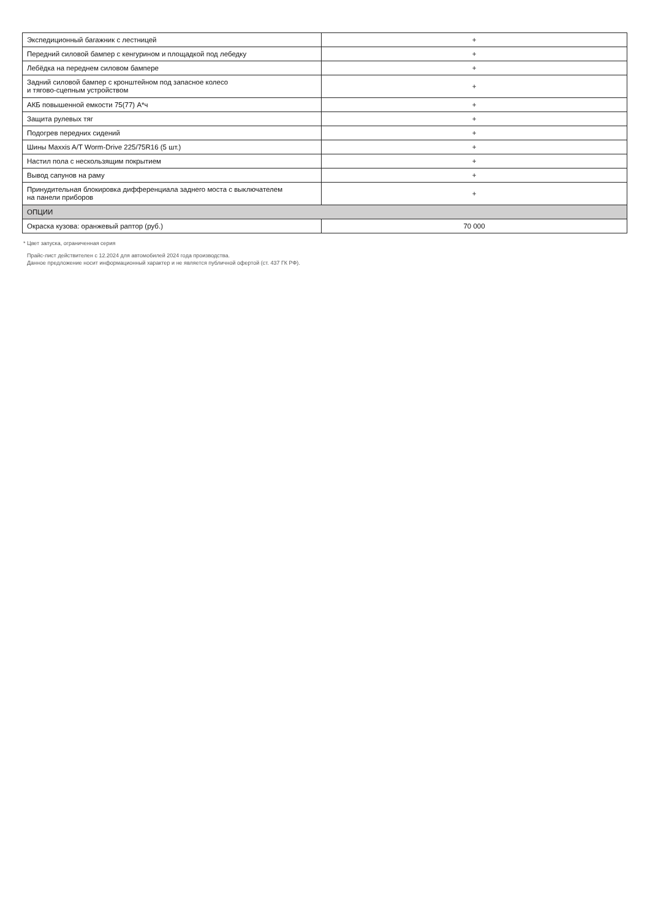| Экспедиционный багажник с лестницей | + |
| Передний силовой бампер с кенгурином и площадкой под лебедку | + |
| Лебёдка на переднем силовом бампере | + |
| Задний силовой бампер с кронштейном под запасное колесо и тягово-сцепным устройством | + |
| АКБ повышенной емкости 75(77) А*ч | + |
| Защита рулевых тяг | + |
| Подогрев передних сидений | + |
| Шины Maxxis A/T Worm-Drive 225/75R16 (5 шт.) | + |
| Настил пола с нескользящим покрытием | + |
| Вывод сапунов на раму | + |
| Принудительная блокировка дифференциала заднего моста с выключателем на панели приборов | + |
| ОПЦИИ | |
| Окраска кузова: оранжевый раптор (руб.) | 70 000 |
* Цвет запуска, ограниченная серия
Прайс-лист действителен с 12.2024 для автомобилей 2024 года производства.
Данное предложение носит информационный характер и не является публичной офертой (ст. 437 ГК РФ).